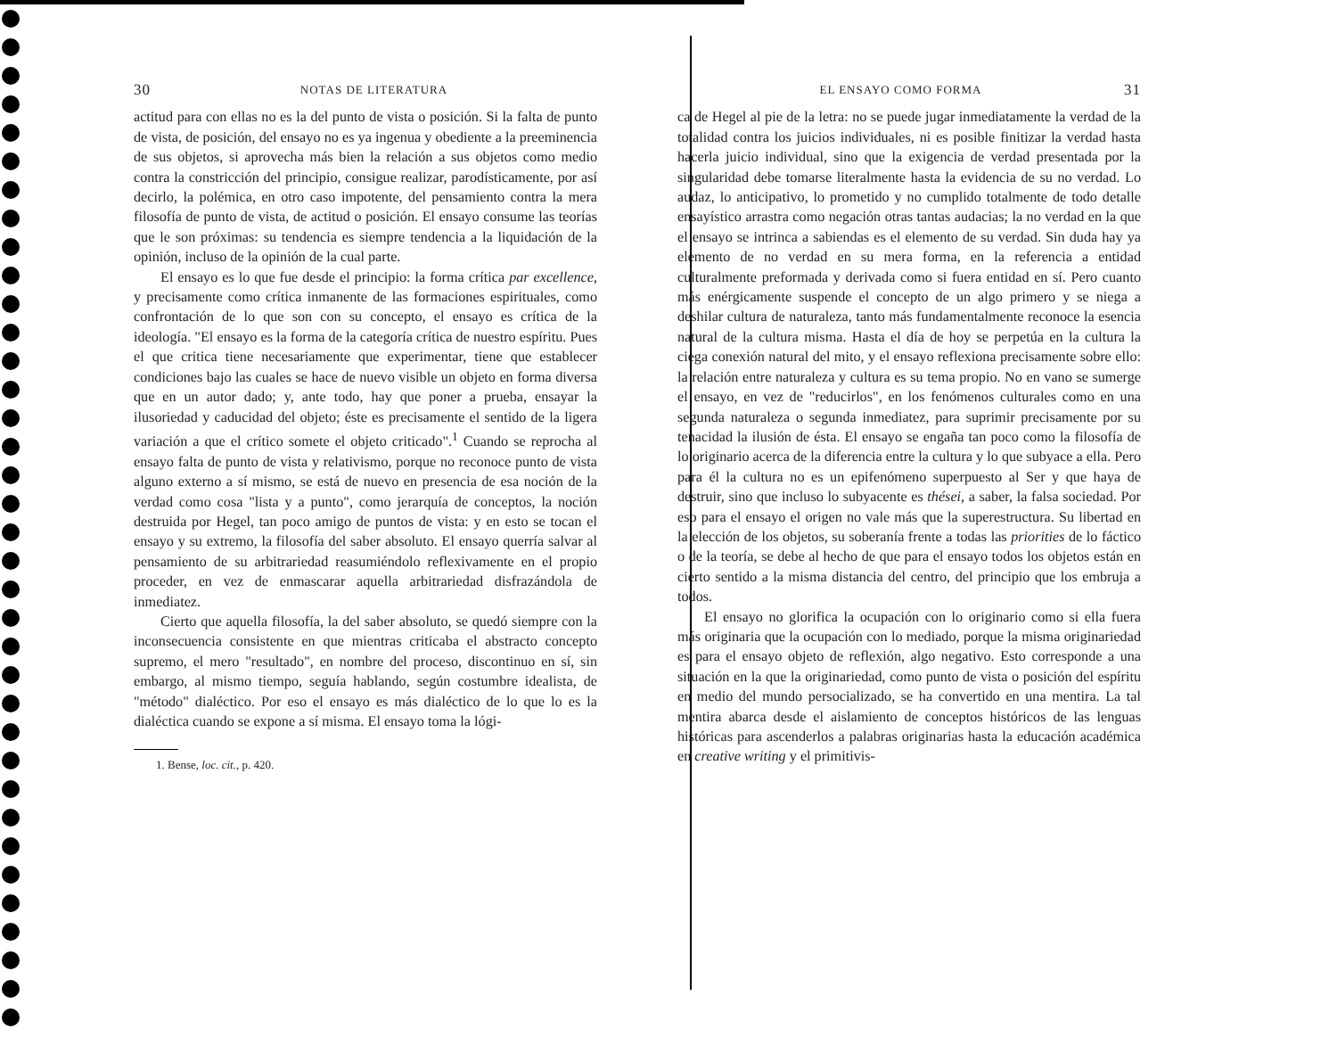30 NOTAS DE LITERATURA
actitud para con ellas no es la del punto de vista o posición. Si la falta de punto de vista, de posición, del ensayo no es ya ingenua y obediente a la preeminencia de sus objetos, si aprovecha más bien la relación a sus objetos como medio contra la constricción del principio, consigue realizar, parodísticamente, por así decirlo, la polémica, en otro caso impotente, del pensamiento contra la mera filosofía de punto de vista, de actitud o posición. El ensayo consume las teorías que le son próximas: su tendencia es siempre tendencia a la liquidación de la opinión, incluso de la opinión de la cual parte.
El ensayo es lo que fue desde el principio: la forma crítica par excellence, y precisamente como crítica inmanente de las formaciones espirituales, como confrontación de lo que son con su concepto, el ensayo es crítica de la ideología. "El ensayo es la forma de la categoría crítica de nuestro espíritu. Pues el que critica tiene necesariamente que experimentar, tiene que establecer condiciones bajo las cuales se hace de nuevo visible un objeto en forma diversa que en un autor dado; y, ante todo, hay que poner a prueba, ensayar la ilusoriedad y caducidad del objeto; éste es precisamente el sentido de la ligera variación a que el crítico somete el objeto criticado".<sup>1</sup> Cuando se reprocha al ensayo falta de punto de vista y relativismo, porque no reconoce punto de vista alguno externo a sí mismo, se está de nuevo en presencia de esa noción de la verdad como cosa "lista y a punto", como jerarquía de conceptos, la noción destruida por Hegel, tan poco amigo de puntos de vista: y en esto se tocan el ensayo y su extremo, la filosofía del saber absoluto. El ensayo querría salvar al pensamiento de su arbitrariedad reasumiéndolo reflexivamente en el propio proceder, en vez de enmascarar aquella arbitrariedad disfrazándola de inmediatez.
Cierto que aquella filosofía, la del saber absoluto, se quedó siempre con la inconsecuencia consistente en que mientras criticaba el abstracto concepto supremo, el mero "resultado", en nombre del proceso, discontinuo en sí, sin embargo, al mismo tiempo, seguía hablando, según costumbre idealista, de "método" dialéctico. Por eso el ensayo es más dialéctico de lo que lo es la dialéctica cuando se expone a sí misma. El ensayo toma la lógi-
1. Bense, loc. cit., p. 420.
EL ENSAYO COMO FORMA 31
ca de Hegel al pie de la letra: no se puede jugar inmediatamente la verdad de la totalidad contra los juicios individuales, ni es posible finitizar la verdad hasta hacerla juicio individual, sino que la exigencia de verdad presentada por la singularidad debe tomarse literalmente hasta la evidencia de su no verdad. Lo audaz, lo anticipativo, lo prometido y no cumplido totalmente de todo detalle ensayístico arrastra como negación otras tantas audacias; la no verdad en la que el ensayo se intrinca a sabiendas es el elemento de su verdad. Sin duda hay ya elemento de no verdad en su mera forma, en la referencia a entidad culturalmente preformada y derivada como si fuera entidad en sí. Pero cuanto más enérgicamente suspende el concepto de un algo primero y se niega a deshilar cultura de naturaleza, tanto más fundamentalmente reconoce la esencia natural de la cultura misma. Hasta el día de hoy se perpetúa en la cultura la ciega conexión natural del mito, y el ensayo reflexiona precisamente sobre ello: la relación entre naturaleza y cultura es su tema propio. No en vano se sumerge el ensayo, en vez de "reducirlos", en los fenómenos culturales como en una segunda naturaleza o segunda inmediatez, para suprimir precisamente por su tenacidad la ilusión de ésta. El ensayo se engaña tan poco como la filosofía de lo originario acerca de la diferencia entre la cultura y lo que subyace a ella. Pero para él la cultura no es un epifenómeno superpuesto al Ser y que haya de destruir, sino que incluso lo subyacente es thései, a saber, la falsa sociedad. Por eso para el ensayo el origen no vale más que la superestructura. Su libertad en la elección de los objetos, su soberanía frente a todas las priorities de lo fáctico o de la teoría, se debe al hecho de que para el ensayo todos los objetos están en cierto sentido a la misma distancia del centro, del principio que los embruja a todos.
El ensayo no glorifica la ocupación con lo originario como si ella fuera más originaria que la ocupación con lo mediado, porque la misma originariedad es para el ensayo objeto de reflexión, algo negativo. Esto corresponde a una situación en la que la originariedad, como punto de vista o posición del espíritu en medio del mundo persocializado, se ha convertido en una mentira. La tal mentira abarca desde el aislamiento de conceptos históricos de las lenguas históricas para ascenderlos a palabras originarias hasta la educación académica en creative writing y el primitivis-